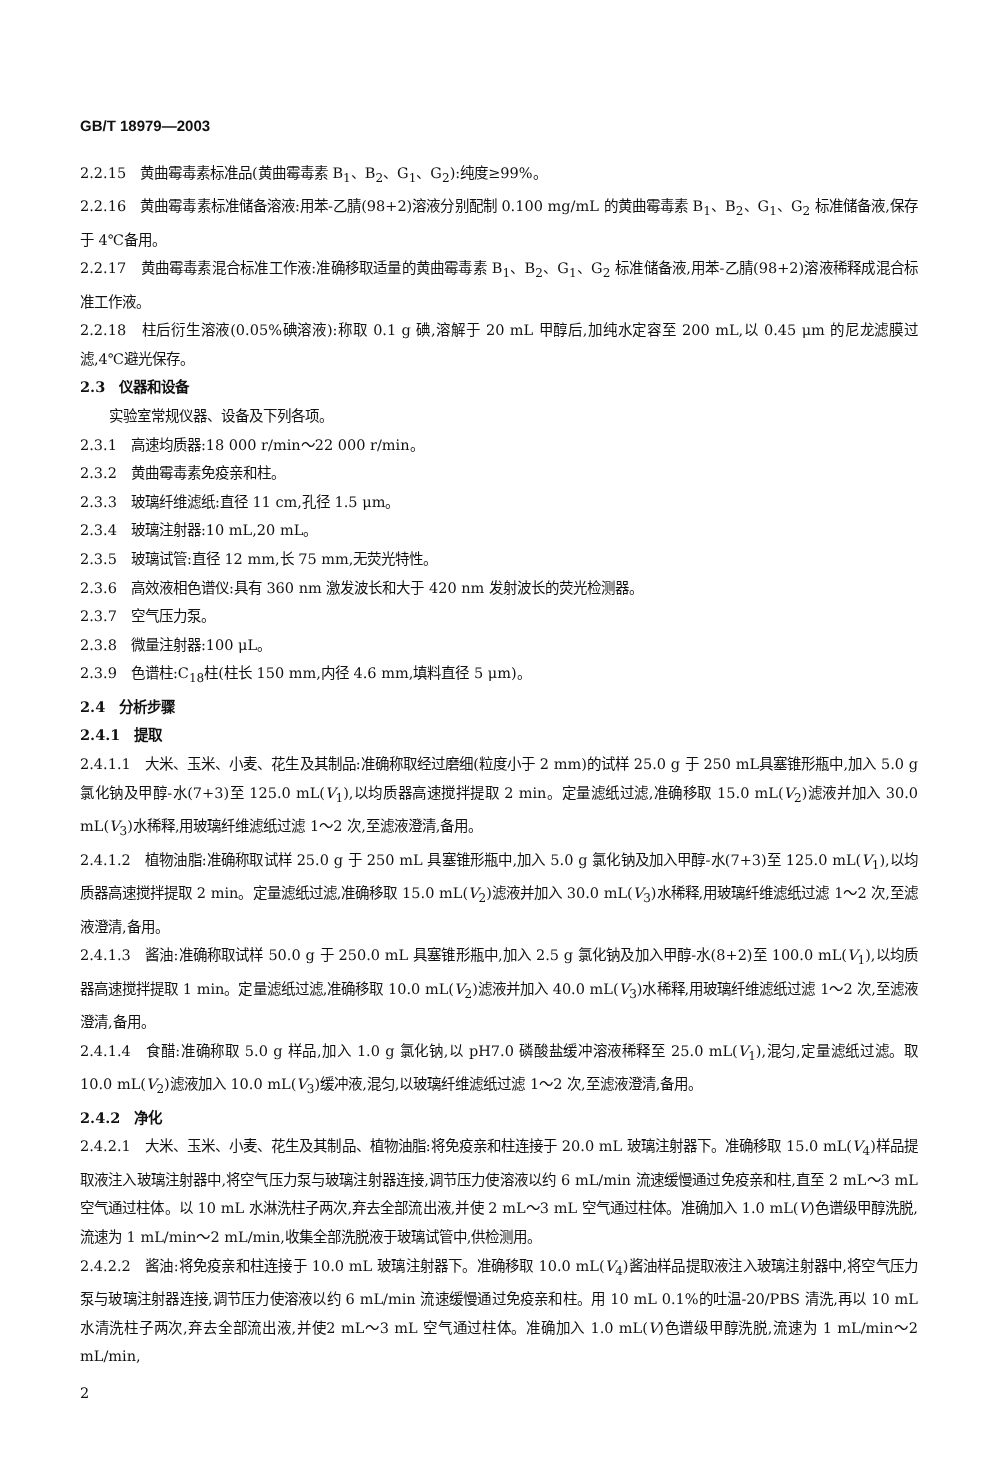GB/T 18979—2003
2.2.15　黄曲霉毒素标准品(黄曲霉毒素 B<sub>1</sub>、B<sub>2</sub>、G<sub>1</sub>、G<sub>2</sub>):纯度≥99%。
2.2.16　黄曲霉毒素标准储备溶液:用苯-乙腈(98+2)溶液分别配制 0.100 mg/mL 的黄曲霉毒素 B<sub>1</sub>、B<sub>2</sub>、G<sub>1</sub>、G<sub>2</sub> 标准储备液,保存于 4℃备用。
2.2.17　黄曲霉毒素混合标准工作液:准确移取适量的黄曲霉毒素 B<sub>1</sub>、B<sub>2</sub>、G<sub>1</sub>、G<sub>2</sub> 标准储备液,用苯-乙腈(98+2)溶液稀释成混合标准工作液。
2.2.18　柱后衍生溶液(0.05%碘溶液):称取 0.1 g 碘,溶解于 20 mL 甲醇后,加纯水定容至 200 mL,以 0.45 μm 的尼龙滤膜过滤,4℃避光保存。
2.3　仪器和设备
实验室常规仪器、设备及下列各项。
2.3.1　高速均质器:18 000 r/min～22 000 r/min。
2.3.2　黄曲霉毒素免疫亲和柱。
2.3.3　玻璃纤维滤纸:直径 11 cm,孔径 1.5 μm。
2.3.4　玻璃注射器:10 mL,20 mL。
2.3.5　玻璃试管:直径 12 mm,长 75 mm,无荧光特性。
2.3.6　高效液相色谱仪:具有 360 nm 激发波长和大于 420 nm 发射波长的荧光检测器。
2.3.7　空气压力泵。
2.3.8　微量注射器:100 μL。
2.3.9　色谱柱:C<sub>18</sub>柱(柱长 150 mm,内径 4.6 mm,填料直径 5 μm)。
2.4　分析步骤
2.4.1　提取
2.4.1.1　大米、玉米、小麦、花生及其制品:准确称取经过磨细(粒度小于 2 mm)的试样 25.0 g 于 250 mL具塞锥形瓶中,加入 5.0 g 氯化钠及甲醇-水(7+3)至 125.0 mL(V<sub>1</sub>),以均质器高速搅拌提取 2 min。定量滤纸过滤,准确移取 15.0 mL(V<sub>2</sub>)滤液并加入 30.0 mL(V<sub>3</sub>)水稀释,用玻璃纤维滤纸过滤 1～2 次,至滤液澄清,备用。
2.4.1.2　植物油脂:准确称取试样 25.0 g 于 250 mL 具塞锥形瓶中,加入 5.0 g 氯化钠及加入甲醇-水(7+3)至 125.0 mL(V<sub>1</sub>),以均质器高速搅拌提取 2 min。定量滤纸过滤,准确移取 15.0 mL(V<sub>2</sub>)滤液并加入 30.0 mL(V<sub>3</sub>)水稀释,用玻璃纤维滤纸过滤 1～2 次,至滤液澄清,备用。
2.4.1.3　酱油:准确称取试样 50.0 g 于 250.0 mL 具塞锥形瓶中,加入 2.5 g 氯化钠及加入甲醇-水(8+2)至 100.0 mL(V<sub>1</sub>),以均质器高速搅拌提取 1 min。定量滤纸过滤,准确移取 10.0 mL(V<sub>2</sub>)滤液并加入 40.0 mL(V<sub>3</sub>)水稀释,用玻璃纤维滤纸过滤 1～2 次,至滤液澄清,备用。
2.4.1.4　食醋:准确称取 5.0 g 样品,加入 1.0 g 氯化钠,以 pH7.0 磷酸盐缓冲溶液稀释至 25.0 mL(V<sub>1</sub>),混匀,定量滤纸过滤。取 10.0 mL(V<sub>2</sub>)滤液加入 10.0 mL(V<sub>3</sub>)缓冲液,混匀,以玻璃纤维滤纸过滤 1～2 次,至滤液澄清,备用。
2.4.2　净化
2.4.2.1　大米、玉米、小麦、花生及其制品、植物油脂:将免疫亲和柱连接于 20.0 mL 玻璃注射器下。准确移取 15.0 mL(V<sub>4</sub>)样品提取液注入玻璃注射器中,将空气压力泵与玻璃注射器连接,调节压力使溶液以约 6 mL/min 流速缓慢通过免疫亲和柱,直至 2 mL～3 mL 空气通过柱体。以 10 mL 水淋洗柱子两次,弃去全部流出液,并使 2 mL～3 mL 空气通过柱体。准确加入 1.0 mL(V)色谱级甲醇洗脱,流速为 1 mL/min～2 mL/min,收集全部洗脱液于玻璃试管中,供检测用。
2.4.2.2　酱油:将免疫亲和柱连接于 10.0 mL 玻璃注射器下。准确移取 10.0 mL(V<sub>4</sub>)酱油样品提取液注入玻璃注射器中,将空气压力泵与玻璃注射器连接,调节压力使溶液以约 6 mL/min 流速缓慢通过免疫亲和柱。用 10 mL 0.1%的吐温-20/PBS 清洗,再以 10 mL 水清洗柱子两次,弃去全部流出液,并使2 mL～3 mL 空气通过柱体。准确加入 1.0 mL(V)色谱级甲醇洗脱,流速为 1 mL/min～2 mL/min,
2